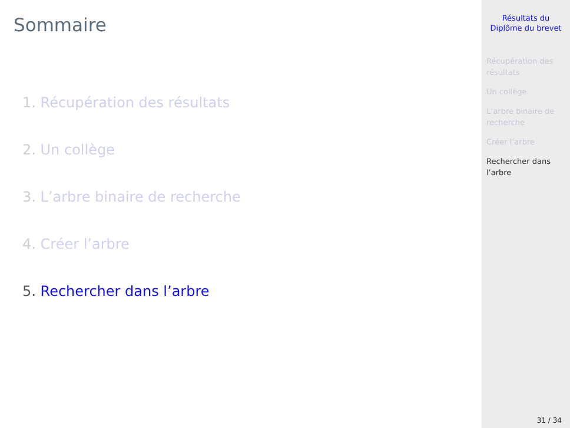Sommaire
1. Récupération des résultats
2. Un collège
3. L’arbre binaire de recherche
4. Créer l’arbre
5. Rechercher dans l’arbre
Résultats du
Diplôme du brevet
Récupération des résultats
Un collège
L’arbre binaire de recherche
Créer l’arbre
Rechercher dans l’arbre
31 / 34